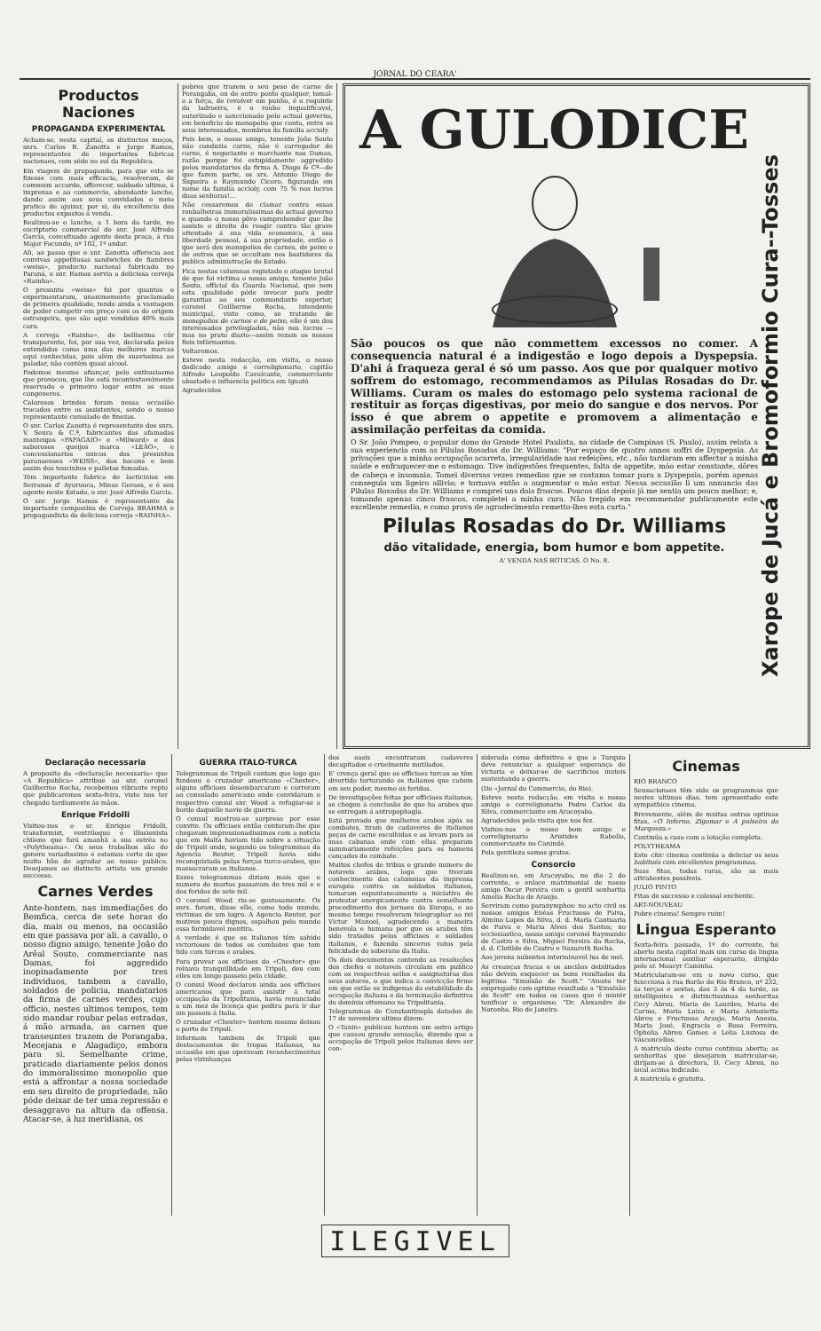JORNAL DO CEARA'
Productos Naciones
PROPAGANDA EXPERIMENTAL
Acham-se, nesta capital, os distinctos moços, snrs. Carlos B. Zanotta e Jorge Ramos, representantes de importantes fabricas nacionaes, com séde no sul da Republica.
Em viagem de propaganda, para que esta se fizesse com mais efficacia, resolveram, de commum accordo, offerecer, sabbado ultimo, á imprensa e ao commercio, abundante lanche, dando assim aos seus convidados o meio pratico de ajuizar, por si, da excellencia dos productos expostos á venda.
Realizou-se o lanche, a 1 hora da tarde, no escriptorio commercial do snr. José Alfredo Garcia, conceituado agente desta praça, á rua Major Facundo, nº 102, 1º andar.
Ali, ao passo que o snr. Zanotta offerecia aos convivas appetitosas sandwiches de fiambres «weiss», producto nacional fabricado no Paraná, o snr. Ramos servia a deliciosa cerveja «Rainha».
O presunto «weiss» foi por quantos o experimentaram, unanimemente proclamado de primeira qualidade, tendo ainda a vantagem de poder competir em preço com os de origem estrangeira, que são aqui vendidos 40% mais caro.
A cerveja «Rainha», de bellissima côr transparente, foi, por sua vez, declarada pelos entendidos como uma das melhores marcas aqui conhecidas, pois além de suavissima ao paladar, não contém quasi alcool.
Podemos mesmo afiançar, pelo enthusiasmo que provocou, que lhe está incontestavelmente reservado o primeiro logar entre as suas congeneres.
Calorosos brindes foram nessa occasião trocados entre os assistentes, sendo o nosso representante cumulado de finezas.
O snr. Carlos Zanotta é representante dos snrs. V. Senra & C.ª, fabricantes das afamadas manteigas «PAPAGAIO» e «Milward» e dos saborosos queijos marca «LEÃO», e concessionarios unicos dos presuntos paranaenses «WEISS», dos bacons e bem assim dos toucinhos e palletas fumadas.
Têm importante fabrica de lacticinios em Serranos d' Ayuruoca, Minas Geraes, e é seu agente neste Estado, o snr. José Alfredo Garcia.
O snr. Jorge Ramos é representante da importante companhia de Cerveja BRAHMA e propagandista da deliciosa cerveja «RAINHA».
pobres que trazem o seu peso de carne de Porangaba, ou de outro ponto qualquer, tomal-o a força, de revolver em punho, é o requinte da ladroeira, é o roubo inqualificavel, autorizado e sanccionado pelo actual governo, em beneficio do monopolio que conta, entre os seus interessados, membros da familia accioly.
Pois bem, o nosso amigo, tenente João Souto não conduzia carne, não é carregador de carne, é negociante e marchante nas Damas, razão porque foi estupidamente aggredido pelos mandatarios da firma A. Diogo & Cª—de que fazem parte, os srs. Antonio Diogo de Siqueira e Raymundo Cicero, figurando em nome da familia accioly, com 75 % nos lucros duas senhoras!...
Não cessaremos de clamar contra essas roubalheiras immoralissimas do actual governo e quando o nosso pôvo comprehender que lhe assiste o direito de reagir contra tão grave attentado á sua vida economica, á sua liberdade pessoal, á sua propriedade, então o que será dos monopolios de carnes, de peixe e de outros que se occultam nos bastidores da publica administração do Estado.
Fica nestas columnas registado o ataque brutal de que foi victima o nosso amigo, tenente João Souto, official da Guarda Nacional, que nem esta qualidade póde invocar para pedir garantias ao seu commandante superior, coronel Guilherme Rocha, intendente municipal, visto como, se tratando de monopolios de carnes e de peixe, elle é um dos interessados privilegiados, não nos lucros —mas no prato diario—assim rezam os nossos fieis infórmantes.
Voltaremos.
Esteve nesta redacção, em visita, o nosso dedicado amigo e correligionario, capitão Alfredo Leopoldo Cavalcante, commerciante abastado e influencia politica em Iguatú
Agradecidos
A GULODICE
São poucos os que não commettem excessos no comer. A consequencia natural é a indigestão e logo depois a Dyspepsia. D'ahi á fraqueza geral é só um passo. Aos que por qualquer motivo soffrem do estomago, recommendamos as Pilulas Rosadas do Dr. Williams. Curam os males do estomago pelo systema racional de restituir as forças digestivas, por meio do sangue e dos nervos. Por isso é que abrem o appetite e promovem a alimentação e assimilação perfeitas da comida.
O Sr. João Pompeo, o popular dono do Grande Hotel Paulista, na cidade de Campinas (S. Paulo), assim relata a sua experiencia com as Pilulas Rosadas do Dr. Williams: "Por espaço de quatro annos soffri de Dyspepsia. As privações que a minha occupação acarreta, irregularidade nas refeições, etc., não tardaram em affectar a minha saúde e enfraquecer-me o estomago. Tive indigestões frequentes, falta de appetite, máo estar constante, dôres de cabeça e insomnia. Tomei diversas vezes remedios que se costuma tomar para a Dyspepsia, porém apenas conseguia um ligeiro allivio; e tornava então a augmentar o máo estar. Nessa occasião li um annuncio das Pilulas Rosadas do Dr. Williams e comprei uns dois frascos. Poucos dias depois já me sentia um pouco melhor; e, tomando apenas cinco frascos, completei a minha cura. Não trepido em recommendar publicamente este excellente remedio, e como prova de agradecimento remetto-lhes esta carta."
Pilulas Rosadas do Dr. Williams
dão vitalidade, energia, bom humor e bom appetite.
A' VENDA NAS BOTICAS. O No. 8.
Xarope de Jucá e Bromoformio Cura--Tosses
Declaração necessaria
A proposito da «declaração necessaria» que «A Republica» attribue ao snr. coronel Guilherme Rocha, recebemos vibrante repto que publicaremos sexta-feira, visto nos ter chegado tardiamente ás mãos.
Enrique Fridolli
Visitou-nos o sr. Enrique Fridolli, transformist, ventriloquo e illusionista chileno que fará amanhã a sua estréa no «Polytheama». Os seus trabalhos são do genero variadissimo e estamos certo de que muito hão de agradar ao nosso publico. Desejamos ao distincto artista um grande successo.
Carnes Verdes
Ante-hontem, nas immediações do Bemfica, cerca de sete horas do dia, mais ou menos, na occasião em que passava por ali. a cavallo, o nosso digno amigo, tenente João do Arêal Souto, commerciante nas Damas, foi aggredido inopinadamente por tres individuos, tambem a cavallo, soldados de policia, mandatarios da firma de carnes verdes, cujo officio, nestes ultimos tempos, tem sido mandar roubar pelas estradas, á mão armada, as carnes que transeuntes trazem de Porangaba, Mecejana e Alagadiço, embora para si. Semelhante crime, praticado diariamente pelos donos do immoralissimo monopolio que está a affrontar a nossa sociedade em seu direito de propriedade, não póde deixar de ter uma repressão e desaggravo na altura da offensa. Atacar-se, á luz meridiana, os
GUERRA ITALO-TURCA
Telegrammas de Tripoli contam que logo que fundeou o cruzador americano «Chester», alguns officiaes desembarcaram e correram ao consulado americano onde convidaram o respectivo consul snr. Wood a refugiar-se a bordo daquelle navio de guerra.
O consul mostrou-se surpreso por esse convite. Os officiaes então contaram-lhe que chegavam impressionadissimos com a noticia que em Malta haviam tido sobre a situação de Tripoli onde, segundo os telegrammas da Agencia Reuter, Tripoli havia sido reconquistada pelas forças turco-arabes, que massacraram os italianos.
Esses telegrammas diziam mais que o numero de mortos passavam de tres mil e o dos feridos de sete mil.
O coronel Wood riu-se gostosamente. Os snrs. foram, disse elle, como todo mundo, victimas de um logro. A Agencia Reuter, por motivos pouco dignos, espalhou pelo mundo essa formidavel mentira.
A verdade é que os italianos têm sahido victoriosos de todos os combates que tem tido com turcos e arabes.
Para provar aos officiaes do «Chester» que reinava tranquillidade em Tripoli, deu com elles um longo passeio pela cidade.
O consul Wood declarou ainda aos officiaes americanos que para assistir á total occupação da Tripolitania, havia renunciado a um mez de licença que pedira para ir dar um passeio á Italia.
O cruzador «Chester» hontem mesmo deixou o porto de Tripoli.
Informam tambem de Tripoli que destacamentos de tropas italianas, na occasião em que operavam reconhecimentos pelas vizinhanças
dos oasis encontraram cadaveres decapitados e cruelmente mutilados.
E' crença geral que os officiaes turcos se têm divertido torturando os italianos que cahem em seu poder, mesmo os feridos.
De investigações feitas por officiaes italianos, se chegou á conclusão de que ha arabes que se entregam á antropophagia.
Está provado que mulheres arabes após os combates, tiram de cadaveres de italianos peças de carne escolhidas e as levam para as suas cabanas onde com ellas preparam summariamente refeições para os homens cançados do combate.
Muitos chefes de tribus e grande numero de notaveis arabes, logo que tiveram conhecimento das calumnias da imprensa européa contra os soldados italianos, tomaram espontaneamente a iniciativa de protestar energicamente contra semelhante procedimento dos jornaes da Europa, e ao mesmo tempo resolveram telegraphar ao rei Victor Manoel, agradecendo a maneira benevola e humana por que os arabes têm sido tratados pelos officiaes e soldados italianos, e fazendo sinceros votos pela felicidade do soberano da Italia.
Os dois documentos contendo as resoluções dos chefes e notaveis circulam em publico com os respectivos sellos e assignaturas dos seus autores, o que indica a convicção firme em que estão os indigenas da estabilidade da occupação italiana e da terminação definitiva do dominio ottomano na Tripolitania.
Telegrammas de Constantinopla datados de 17 de novembro ultimo dizem:
O «Tanin» publicou hontem um outro artigo que causou grande sensação, dizendo que a occupação de Tripoli pelos italianos deve ser con-
siderada como definitiva e que a Turquia deve renunciar a qualquer esperança de victoria e deixar-se de sacrificios inuteis sustentando a guerra.
(Do «Jornal do Commercio, do Rio).
Esteve nesta redacção, em visita o nosso amigo e correligionario Pedro Carlos da Silva, commerciante em Aracoyaba.
Agradecidos pela visita que nos fez.
Visitou-nos o nosso bom amigo e correligionario Aristides Rabello, commerciante no Canindé.
Pela gentileza somos gratos.
Consorcio
Realizou-se, em Aracoyaba, no dia 2 do corrente, o enlace matrimonial de nosso amigo Oscar Pereira com a gentil senhorita Amelia Rocha de Araujo.
Serviram como paranymphos: no acto civil os nossos amigos Enéas Fructuoso de Paiva, Almino Lopes da Silva, d. d. Maria Cantuaria de Paiva e Maria Alves dos Santos; no ecclesiastico, nosso amigo coronel Raymundo de Castro e Silva, Miguel Pereira da Rocha, d. d. Clotilde de Castro e Nazareth Rocha.
Aos jovens nubentes interminavel lua de mel.
As creanças fracas e os anciãos debilitados não devem esquecer os bons resultados da legitima "Emulsão de Scott." "Atesto ter empregado com optimo resultado a "Emulsão de Scott" em todos os casos que é mistér tonificar o organismo. "Dr. Alexandre de Noronha. Rio de Janeiro.
Cinemas
RIO BRANCO
Sensacionaes têm sido os programmas que nestes ultimos dias, tem apresentado este sympathico cinema.
Brevemente, além de muitas outras optimas fitas, «O Inferno, Zigomar e A pulseira da Marqueza.»
Continúa a casa com a lotação completa.
POLYTHEAMA
Este chic cinema continúa a deliciar os seus habitués com excellentes programmas.
Suas fitas, todas raras, são as mais attrahentes possiveis.
JULIO PINTO
Fitas de successo e colossal enchente.
ART-NOUVEAU
Pobre cinema! Sempre ruim!
Lingua Esperanto
Sexta-feira passada, 1º do corrente, foi aberto nesta capital mais um curso da lingua internacional auxiliar esperanto, dirigido pelo sr. Moacyr Caminha.
Matricularam-se em o novo curso, que funcciona á rua Barão do Rio Branco, nº 232, ás terças e sextas, das 3 ás 4 da tarde, as intelligentes e distinctissimas senhoritas Cecy Abreu, Maria de Lourdes, Maria do Carmo, Maria Luiza e Maria Antonietta Abreu e Fructuosa Araujo, Maria Anesia, Maria José, Engracia e Rosa Ferreira, Ophelia Abreu Gomes e Lelia Lustosa de Vasconcellos.
A matricula deste curso continua aberta; as senhoritas que desejarem matricular-se, dirijam-se á directora, D. Cecy Abreu, no local acima indicado.
A matricula é gratuita.
ILEGIVEL